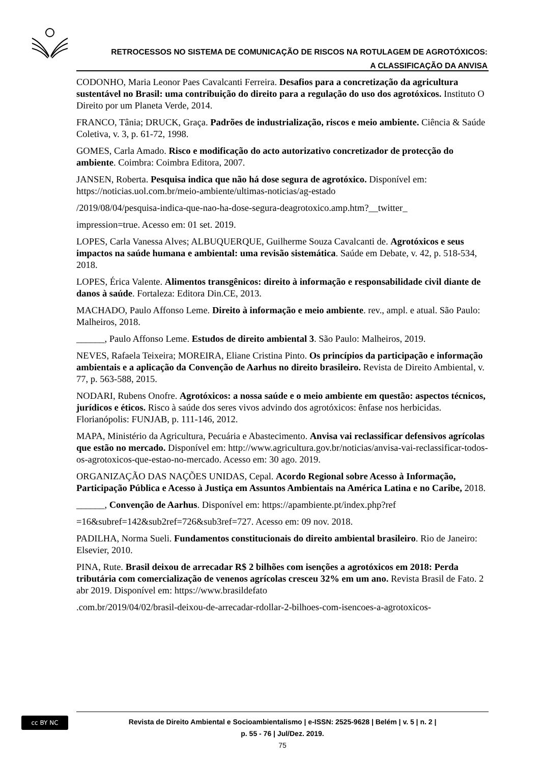RETROCESSOS NO SISTEMA DE COMUNICAÇÃO DE RISCOS NA ROTULAGEM DE AGROTÓXICOS:
A CLASSIFICAÇÃO DA ANVISA
CODONHO, Maria Leonor Paes Cavalcanti Ferreira. Desafios para a concretização da agricultura sustentável no Brasil: uma contribuição do direito para a regulação do uso dos agrotóxicos. Instituto O Direito por um Planeta Verde, 2014.
FRANCO, Tânia; DRUCK, Graça. Padrões de industrialização, riscos e meio ambiente. Ciência & Saúde Coletiva, v. 3, p. 61-72, 1998.
GOMES, Carla Amado. Risco e modificação do acto autorizativo concretizador de protecção do ambiente. Coimbra: Coimbra Editora, 2007.
JANSEN, Roberta. Pesquisa indica que não há dose segura de agrotóxico. Disponível em: https://noticias.uol.com.br/meio-ambiente/ultimas-noticias/ag-estado
/2019/08/04/pesquisa-indica-que-nao-ha-dose-segura-deagrotoxico.amp.htm?__twitter_
impression=true. Acesso em: 01 set. 2019.
LOPES, Carla Vanessa Alves; ALBUQUERQUE, Guilherme Souza Cavalcanti de. Agrotóxicos e seus impactos na saúde humana e ambiental: uma revisão sistemática. Saúde em Debate, v. 42, p. 518-534, 2018.
LOPES, Érica Valente. Alimentos transgênicos: direito à informação e responsabilidade civil diante de danos à saúde. Fortaleza: Editora Din.CE, 2013.
MACHADO, Paulo Affonso Leme. Direito à informação e meio ambiente. rev., ampl. e atual. São Paulo: Malheiros, 2018.
______, Paulo Affonso Leme. Estudos de direito ambiental 3. São Paulo: Malheiros, 2019.
NEVES, Rafaela Teixeira; MOREIRA, Eliane Cristina Pinto. Os princípios da participação e informação ambientais e a aplicação da Convenção de Aarhus no direito brasileiro. Revista de Direito Ambiental, v. 77, p. 563-588, 2015.
NODARI, Rubens Onofre. Agrotóxicos: a nossa saúde e o meio ambiente em questão: aspectos técnicos, jurídicos e éticos. Risco à saúde dos seres vivos advindo dos agrotóxicos: ênfase nos herbicidas. Florianópolis: FUNJAB, p. 111-146, 2012.
MAPA, Ministério da Agricultura, Pecuária e Abastecimento. Anvisa vai reclassificar defensivos agrícolas que estão no mercado. Disponível em: http://www.agricultura.gov.br/noticias/anvisa-vai-reclassificar-todos-os-agrotoxicos-que-estao-no-mercado. Acesso em: 30 ago. 2019.
ORGANIZAÇÃO DAS NAÇÕES UNIDAS, Cepal. Acordo Regional sobre Acesso à Informação, Participação Pública e Acesso à Justiça em Assuntos Ambientais na América Latina e no Caribe, 2018.
______, Convenção de Aarhus. Disponível em: https://apambiente.pt/index.php?ref
=16&subref=142&sub2ref=726&sub3ref=727. Acesso em: 09 nov. 2018.
PADILHA, Norma Sueli. Fundamentos constitucionais do direito ambiental brasileiro. Rio de Janeiro: Elsevier, 2010.
PINA, Rute. Brasil deixou de arrecadar R$ 2 bilhões com isenções a agrotóxicos em 2018: Perda tributária com comercialização de venenos agrícolas cresceu 32% em um ano. Revista Brasil de Fato. 2 abr 2019. Disponível em: https://www.brasildefato
.com.br/2019/04/02/brasil-deixou-de-arrecadar-rdollar-2-bilhoes-com-isencoes-a-agrotoxicos-
cc BY NC
Revista de Direito Ambiental e Socioambientalismo | e-ISSN: 2525-9628 | Belém | v. 5 | n. 2 |
p. 55 - 76 | Jul/Dez. 2019.
75